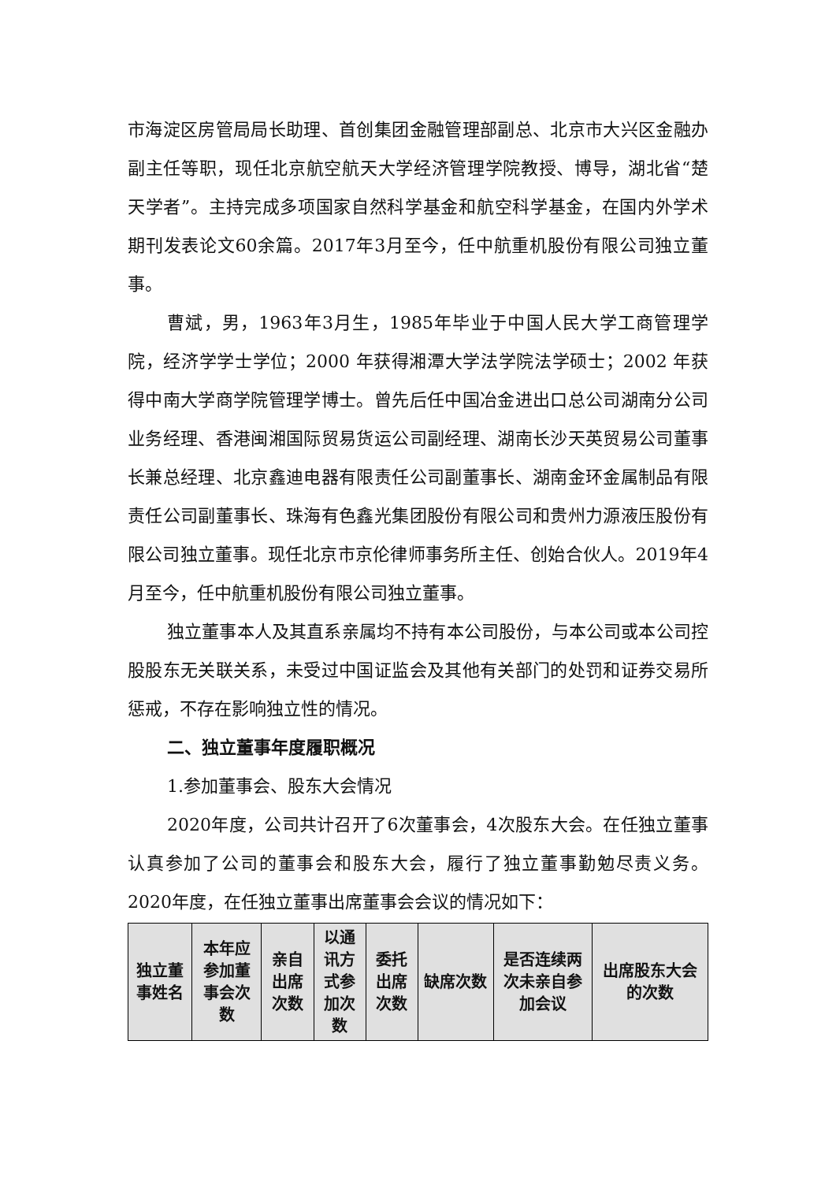市海淀区房管局局长助理、首创集团金融管理部副总、北京市大兴区金融办副主任等职，现任北京航空航天大学经济管理学院教授、博导，湖北省“楚天学者”。主持完成多项国家自然科学基金和航空科学基金，在国内外学术期刊发表论文60余篇。2017年3月至今，任中航重机股份有限公司独立董事。
曹斌，男，1963年3月生，1985年毕业于中国人民大学工商管理学院，经济学学士学位；2000 年获得湘潭大学法学院法学硕士；2002 年获得中南大学商学院管理学博士。曾先后任中国冶金进出口总公司湖南分公司业务经理、香港闽湘国际贸易货运公司副经理、湖南长沙天英贸易公司董事长兼总经理、北京鑫迪电器有限责任公司副董事长、湖南金环金属制品有限责任公司副董事长、珠海有色鑫光集团股份有限公司和贵州力源液压股份有限公司独立董事。现任北京市京伦律师事务所主任、创始合伙人。2019年4月至今，任中航重机股份有限公司独立董事。
独立董事本人及其直系亲属均不持有本公司股份，与本公司或本公司控股股东无关联关系，未受过中国证监会及其他有关部门的处罚和证券交易所惩戒，不存在影响独立性的情况。
二、独立董事年度履职概况
1.参加董事会、股东大会情况
2020年度，公司共计召开了6次董事会，4次股东大会。在任独立董事认真参加了公司的董事会和股东大会，履行了独立董事勤勉尽责义务。2020年度，在任独立董事出席董事会会议的情况如下：
| 独立董事姓名 | 本年应参加董事会次数 | 亲自出席次数 | 以通讯方式参加次数 | 委托出席次数 | 缺席次数 | 是否连续两次未亲自参加会议 | 出席股东大会的次数 |
| --- | --- | --- | --- | --- | --- | --- | --- |